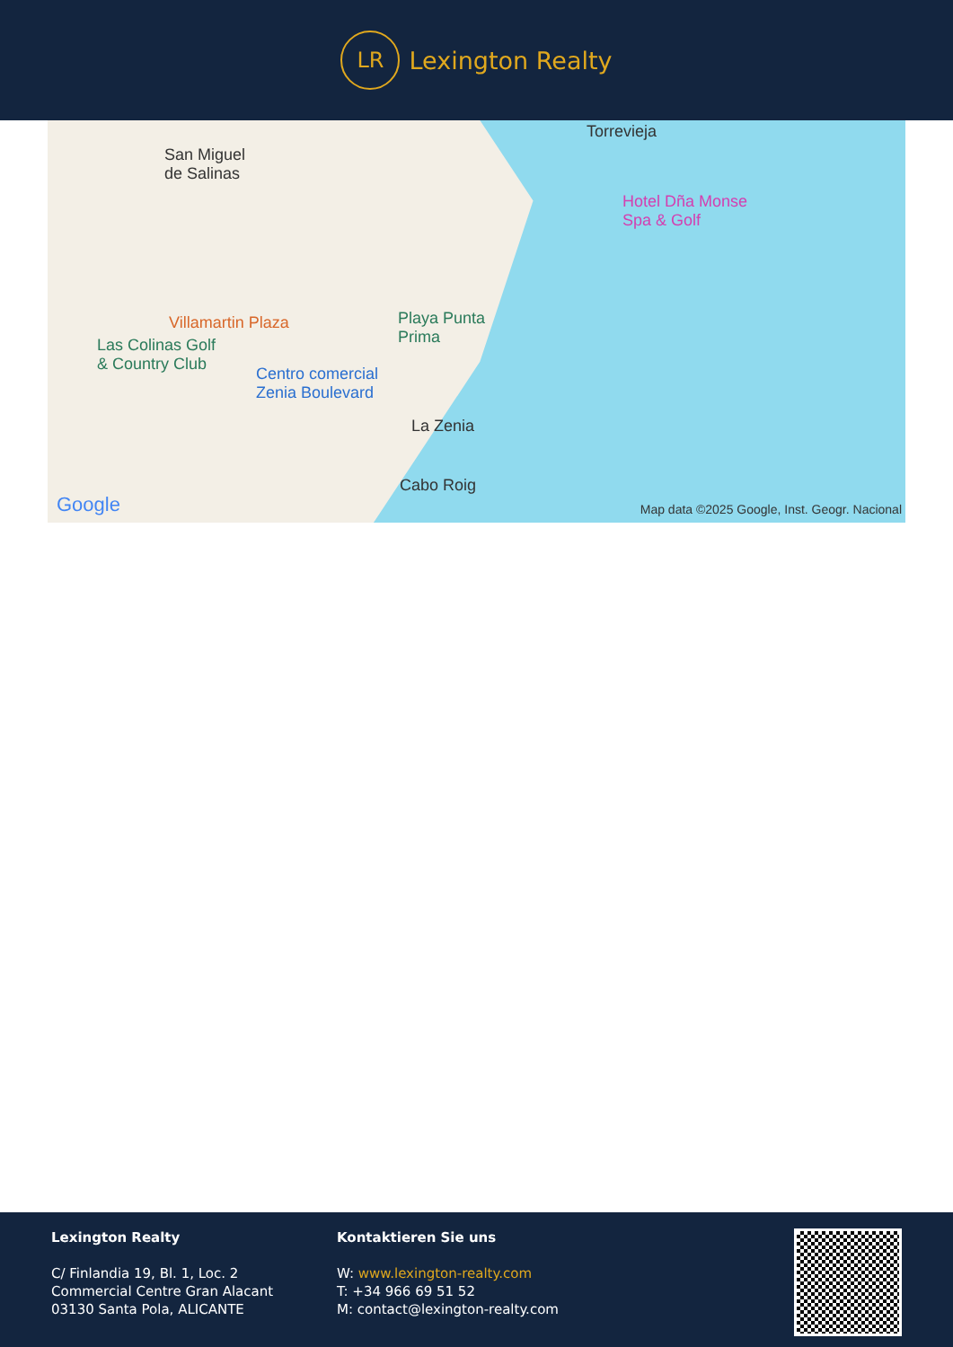LR
Lexington Realty
San Miguel
de Salinas
Torrevieja
Hotel Dña Monse
Spa & Golf
Villamartin Plaza
Las Colinas Golf
& Country Club
Playa Punta
Prima
Centro comercial
Zenia Boulevard
La Zenia
Cabo Roig
Google Map data ©2025 Google, Inst. Geogr. Nacional
Lexington Realty
C/ Finlandia 19, Bl. 1, Loc. 2
Commercial Centre Gran Alacant
03130 Santa Pola, ALICANTE
Kontaktieren Sie uns
W: www.lexington-realty.com
T: +34 966 69 51 52
M: contact@lexington-realty.com